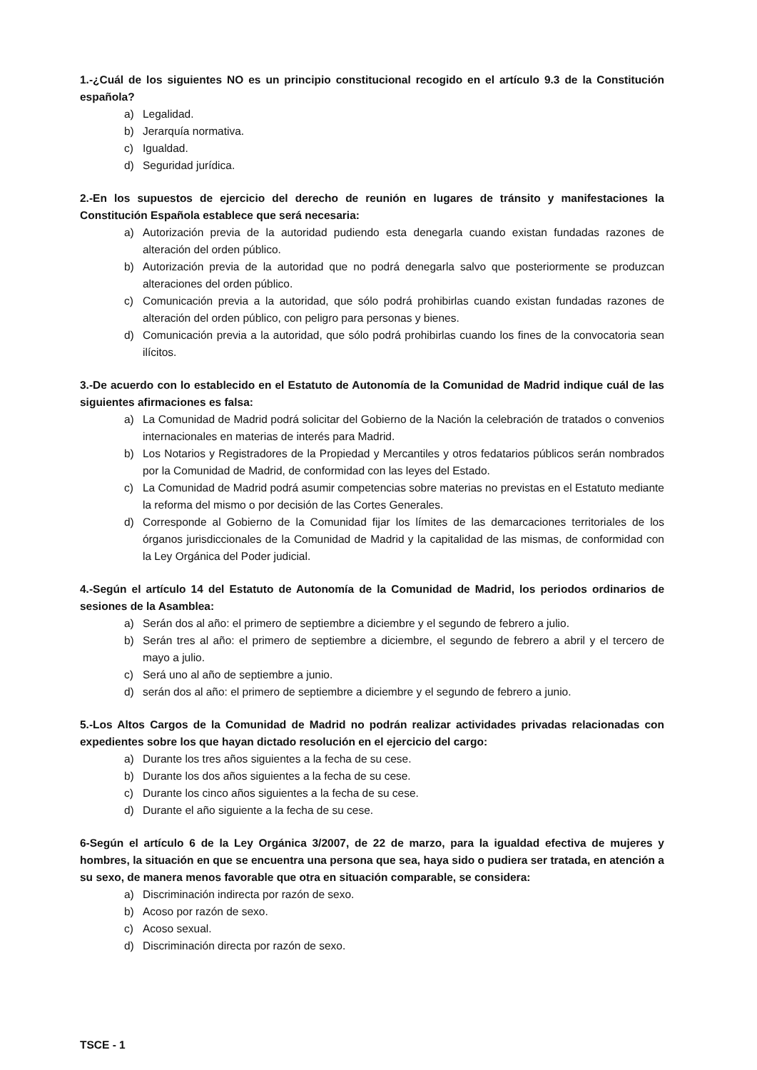1.-¿Cuál de los siguientes NO es un principio constitucional recogido en el artículo 9.3 de la Constitución española?
a) Legalidad.
b) Jerarquía normativa.
c) Igualdad.
d) Seguridad jurídica.
2.-En los supuestos de ejercicio del derecho de reunión en lugares de tránsito y manifestaciones la Constitución Española establece que será necesaria:
a) Autorización previa de la autoridad pudiendo esta denegarla cuando existan fundadas razones de alteración del orden público.
b) Autorización previa de la autoridad que no podrá denegarla salvo que posteriormente se produzcan alteraciones del orden público.
c) Comunicación previa a la autoridad, que sólo podrá prohibirlas cuando existan fundadas razones de alteración del orden público, con peligro para personas y bienes.
d) Comunicación previa a la autoridad, que sólo podrá prohibirlas cuando los fines de la convocatoria sean ilícitos.
3.-De acuerdo con lo establecido en el Estatuto de Autonomía de la Comunidad de Madrid indique cuál de las siguientes afirmaciones es falsa:
a) La Comunidad de Madrid podrá solicitar del Gobierno de la Nación la celebración de tratados o convenios internacionales en materias de interés para Madrid.
b) Los Notarios y Registradores de la Propiedad y Mercantiles y otros fedatarios públicos serán nombrados por la Comunidad de Madrid, de conformidad con las leyes del Estado.
c) La Comunidad de Madrid podrá asumir competencias sobre materias no previstas en el Estatuto mediante la reforma del mismo o por decisión de las Cortes Generales.
d) Corresponde al Gobierno de la Comunidad fijar los límites de las demarcaciones territoriales de los órganos jurisdiccionales de la Comunidad de Madrid y la capitalidad de las mismas, de conformidad con la Ley Orgánica del Poder judicial.
4.-Según el artículo 14 del Estatuto de Autonomía de la Comunidad de Madrid, los periodos ordinarios de sesiones de la Asamblea:
a) Serán dos al año: el primero de septiembre a diciembre y el segundo de febrero a julio.
b) Serán tres al año: el primero de septiembre a diciembre, el segundo de febrero a abril y el tercero de mayo a julio.
c) Será uno al año de septiembre a junio.
d) serán dos al año: el primero de septiembre a diciembre y el segundo de febrero a junio.
5.-Los Altos Cargos de la Comunidad de Madrid no podrán realizar actividades privadas relacionadas con expedientes sobre los que hayan dictado resolución en el ejercicio del cargo:
a) Durante los tres años siguientes a la fecha de su cese.
b) Durante los dos años siguientes a la fecha de su cese.
c) Durante los cinco años siguientes a la fecha de su cese.
d) Durante el año siguiente a la fecha de su cese.
6-Según el artículo 6 de la Ley Orgánica 3/2007, de 22 de marzo, para la igualdad efectiva de mujeres y hombres, la situación en que se encuentra una persona que sea, haya sido o pudiera ser tratada, en atención a su sexo, de manera menos favorable que otra en situación comparable, se considera:
a) Discriminación indirecta por razón de sexo.
b) Acoso por razón de sexo.
c) Acoso sexual.
d) Discriminación directa por razón de sexo.
TSCE - 1